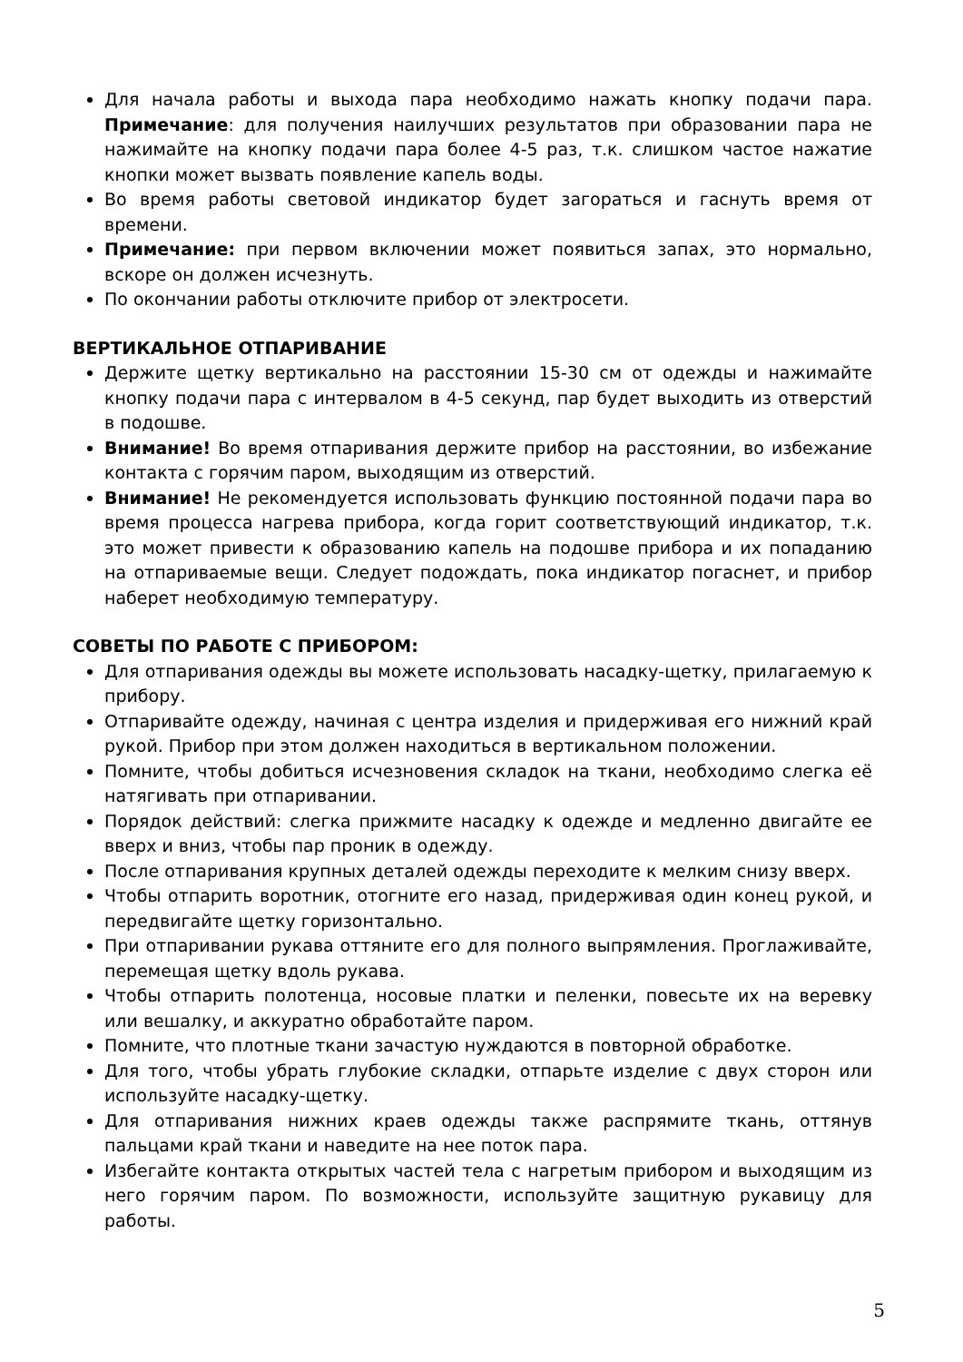Для начала работы и выхода пара необходимо нажать кнопку подачи пара. Примечание: для получения наилучших результатов при образовании пара не нажимайте на кнопку подачи пара более 4-5 раз, т.к. слишком частое нажатие кнопки может вызвать появление капель воды.
Во время работы световой индикатор будет загораться и гаснуть время от времени.
Примечание: при первом включении может появиться запах, это нормально, вскоре он должен исчезнуть.
По окончании работы отключите прибор от электросети.
ВЕРТИКАЛЬНОЕ ОТПАРИВАНИЕ
Держите щетку вертикально на расстоянии 15-30 см от одежды и нажимайте кнопку подачи пара с интервалом в 4-5 секунд, пар будет выходить из отверстий в подошве.
Внимание! Во время отпаривания держите прибор на расстоянии, во избежание контакта с горячим паром, выходящим из отверстий.
Внимание! Не рекомендуется использовать функцию постоянной подачи пара во время процесса нагрева прибора, когда горит соответствующий индикатор, т.к. это может привести к образованию капель на подошве прибора и их попаданию на отпариваемые вещи. Следует подождать, пока индикатор погаснет, и прибор наберет необходимую температуру.
СОВЕТЫ ПО РАБОТЕ С ПРИБОРОМ:
Для отпаривания одежды вы можете использовать насадку-щетку, прилагаемую к прибору.
Отпаривайте одежду, начиная с центра изделия и придерживая его нижний край рукой. Прибор при этом должен находиться в вертикальном положении.
Помните, чтобы добиться исчезновения складок на ткани, необходимо слегка её натягивать при отпаривании.
Порядок действий: слегка прижмите насадку к одежде и медленно двигайте ее вверх и вниз, чтобы пар проник в одежду.
После отпаривания крупных деталей одежды переходите к мелким снизу вверх.
Чтобы отпарить воротник, отогните его назад, придерживая один конец рукой, и передвигайте щетку горизонтально.
При отпаривании рукава оттяните его для полного выпрямления. Проглаживайте, перемещая щетку вдоль рукава.
Чтобы отпарить полотенца, носовые платки и пеленки, повесьте их на веревку или вешалку, и аккуратно обработайте паром.
Помните, что плотные ткани зачастую нуждаются в повторной обработке.
Для того, чтобы убрать глубокие складки, отпарьте изделие с двух сторон или используйте насадку-щетку.
Для отпаривания нижних краев одежды также распрямите ткань, оттянув пальцами край ткани и наведите на нее поток пара.
Избегайте контакта открытых частей тела с нагретым прибором и выходящим из него горячим паром. По возможности, используйте защитную рукавицу для работы.
5